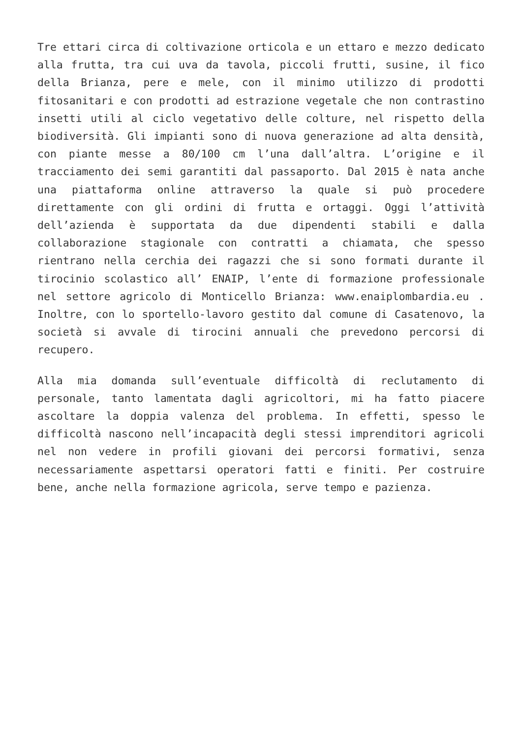Tre ettari circa di coltivazione orticola e un ettaro e mezzo dedicato alla frutta, tra cui uva da tavola, piccoli frutti, susine, il fico della Brianza, pere e mele, con il minimo utilizzo di prodotti fitosanitari e con prodotti ad estrazione vegetale che non contrastino insetti utili al ciclo vegetativo delle colture, nel rispetto della biodiversità. Gli impianti sono di nuova generazione ad alta densità, con piante messe a 80/100 cm l’una dall’altra. L’origine e il tracciamento dei semi garantiti dal passaporto. Dal 2015 è nata anche una piattaforma online attraverso la quale si può procedere direttamente con gli ordini di frutta e ortaggi. Oggi l’attività dell’azienda è supportata da due dipendenti stabili e dalla collaborazione stagionale con contratti a chiamata, che spesso rientrano nella cerchia dei ragazzi che si sono formati durante il tirocinio scolastico all’ ENAIP, l’ente di formazione professionale nel settore agricolo di Monticello Brianza: www.enaiplombardia.eu . Inoltre, con lo sportello-lavoro gestito dal comune di Casatenovo, la società si avvale di tirocini annuali che prevedono percorsi di recupero.
Alla mia domanda sull’eventuale difficoltà di reclutamento di personale, tanto lamentata dagli agricoltori, mi ha fatto piacere ascoltare la doppia valenza del problema. In effetti, spesso le difficoltà nascono nell’incapacità degli stessi imprenditori agricoli nel non vedere in profili giovani dei percorsi formativi, senza necessariamente aspettarsi operatori fatti e finiti. Per costruire bene, anche nella formazione agricola, serve tempo e pazienza.